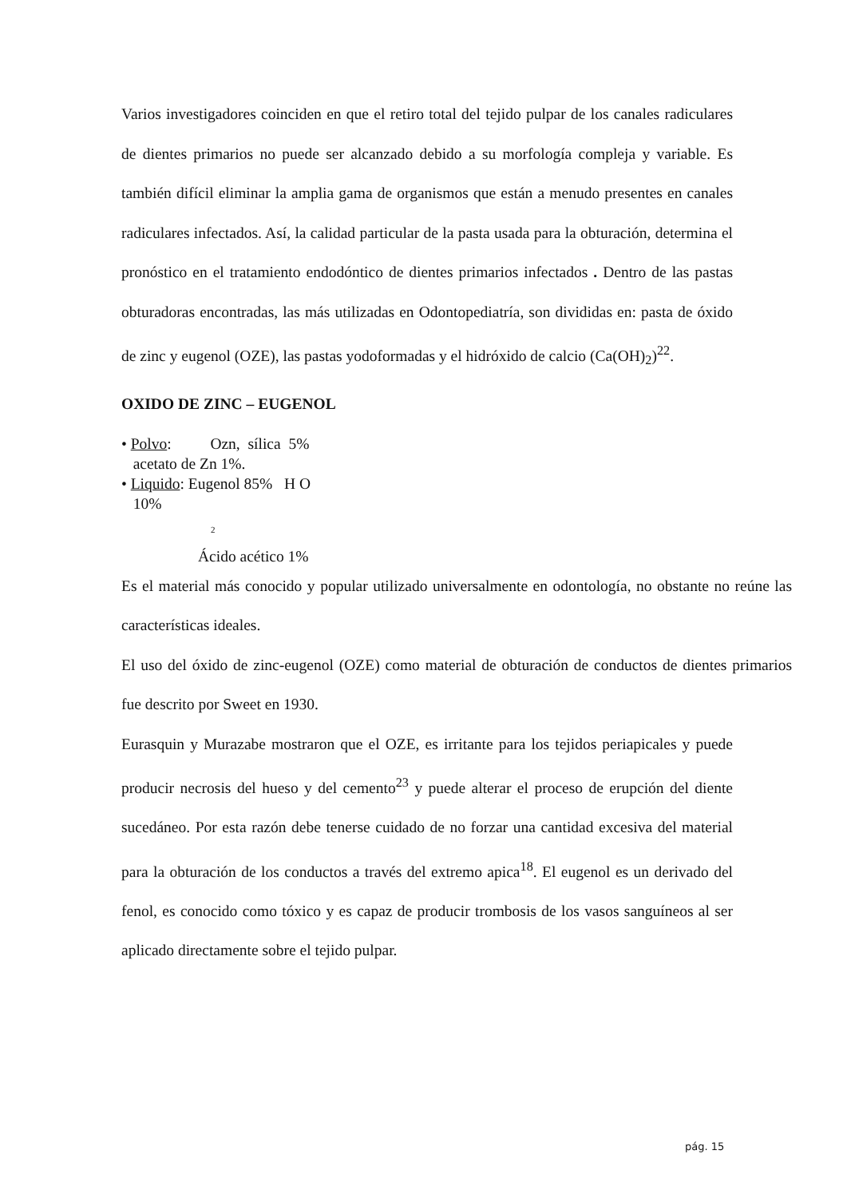Varios investigadores coinciden en que el retiro total del tejido pulpar de los canales radiculares de dientes primarios no puede ser alcanzado debido a su morfología compleja y variable. Es también difícil eliminar la amplia gama de organismos que están a menudo presentes en canales radiculares infectados. Así, la calidad particular de la pasta usada para la obturación, determina el pronóstico en el tratamiento endodóntico de dientes primarios infectados . Dentro de las pastas obturadoras encontradas, las más utilizadas en Odontopediatría, son divididas en: pasta de óxido de zinc y eugenol (OZE), las pastas yodoformadas y el hidróxido de calcio (Ca(OH)<sub>2</sub>)<sup>22</sup>.
OXIDO DE ZINC – EUGENOL
• Polvo: Ozn, sílica 5%
acetato de Zn 1%.
• Liquido: Eugenol 85% H O
10%
2
Ácido acético 1%
Es el material más conocido y popular utilizado universalmente en odontología, no obstante no reúne las características ideales.
El uso del óxido de zinc-eugenol (OZE) como material de obturación de conductos de dientes primarios fue descrito por Sweet en 1930.
Eurasquin y Murazabe mostraron que el OZE, es irritante para los tejidos periapicales y puede producir necrosis del hueso y del cemento<sup>23</sup> y puede alterar el proceso de erupción del diente sucedáneo. Por esta razón debe tenerse cuidado de no forzar una cantidad excesiva del material para la obturación de los conductos a través del extremo apica<sup>18</sup>. El eugenol es un derivado del fenol, es conocido como tóxico y es capaz de producir trombosis de los vasos sanguíneos al ser aplicado directamente sobre el tejido pulpar.
pág. 15